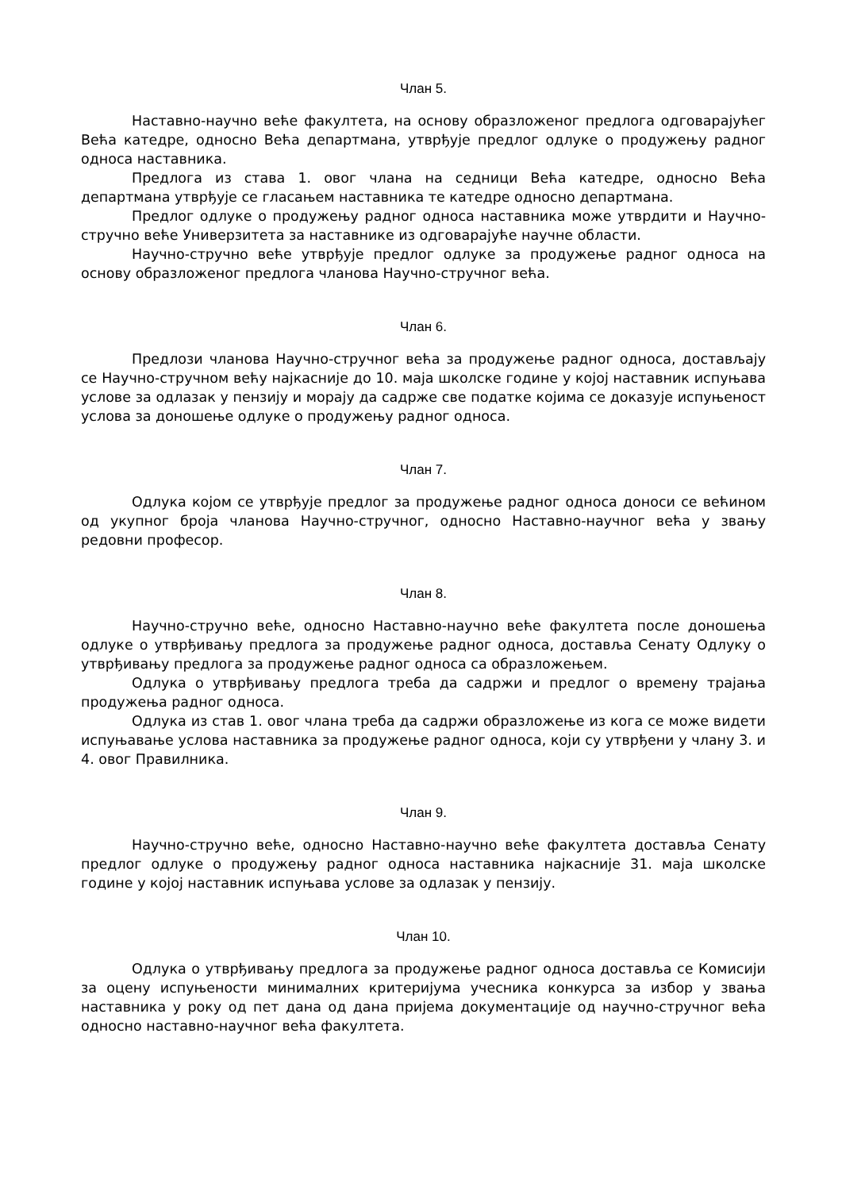Члан 5.
Наставно-научно веће факултета, на основу образложеног предлога одговарајућег Већа катедре, односно Већа департмана, утврђује предлог одлуке о продужењу радног односа наставника.
Предлога из става 1. овог члана на седници Већа катедре, односно Већа департмана утврђује се гласањем наставника те катедре односно департмана.
Предлог одлуке о продужењу радног односа наставника може утврдити и Научно-стручно веће Универзитета за наставнике из одговарајуће научне области.
Научно-стручно веће утврђује предлог одлуке за продужење радног односа на основу образложеног предлога чланова Научно-стручног већа.
Члан 6.
Предлози чланова Научно-стручног већа за продужење радног односа, достављају се Научно-стручном већу најкасније до 10. маја школске године у којој наставник испуњава услове за одлазак у пензију и морају да садрже све податке којима се доказује испуњеност услова за доношење одлуке о продужењу радног односа.
Члан 7.
Одлука којом се утврђује предлог за продужење радног односа доноси се већином од укупног броја чланова Научно-стручног, односно Наставно-научног већа у звању редовни професор.
Члан 8.
Научно-стручно веће, односно Наставно-научно веће факултета после доношења одлуке о утврђивању предлога за продужење радног односа, доставља Сенату Одлуку о утврђивању предлога за продужење радног односа са образложењем.
Одлука о утврђивању предлога треба да садржи и предлог о времену трајања продужења радног односа.
Одлука из став 1. овог члана треба да садржи образложење из кога се може видети испуњавање услова наставника за продужење радног односа, који су утврђени у члану 3. и 4. овог Правилника.
Члан 9.
Научно-стручно веће, односно Наставно-научно веће факултета доставља Сенату предлог одлуке о продужењу радног односа наставника најкасније 31. маја школске године у којој наставник испуњава услове за одлазак у пензију.
Члан 10.
Одлука о утврђивању предлога за продужење радног односа доставља се Комисији за оцену испуњености минималних критеријума учесника конкурса за избор у звања наставника у року од пет дана од дана пријема документације од научно-стручног већа односно наставно-научног већа факултета.